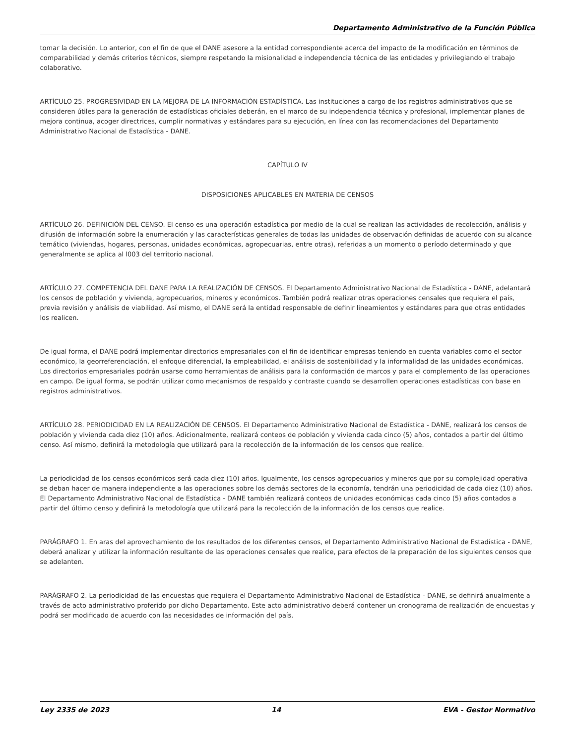Departamento Administrativo de la Función Pública
tomar la decisión. Lo anterior, con el fin de que el DANE asesore a la entidad correspondiente acerca del impacto de la modificación en términos de comparabilidad y demás criterios técnicos, siempre respetando la misionalidad e independencia técnica de las entidades y privilegiando el trabajo colaborativo.
ARTÍCULO 25. PROGRESIVIDAD EN LA MEJORA DE LA INFORMACIÓN ESTADÍSTICA. Las instituciones a cargo de los registros administrativos que se consideren útiles para la generación de estadísticas oficiales deberán, en el marco de su independencia técnica y profesional, implementar planes de mejora continua, acoger directrices, cumplir normativas y estándares para su ejecución, en línea con las recomendaciones del Departamento Administrativo Nacional de Estadística - DANE.
CAPÍTULO IV
DISPOSICIONES APLICABLES EN MATERIA DE CENSOS
ARTÍCULO 26. DEFINICIÓN DEL CENSO. El censo es una operación estadística por medio de la cual se realizan las actividades de recolección, análisis y difusión de información sobre la enumeración y las características generales de todas las unidades de observación definidas de acuerdo con su alcance temático (viviendas, hogares, personas, unidades económicas, agropecuarias, entre otras), referidas a un momento o período determinado y que generalmente se aplica al l003 del territorio nacional.
ARTÍCULO 27. COMPETENCIA DEL DANE PARA LA REALIZACIÓN DE CENSOS. El Departamento Administrativo Nacional de Estadística - DANE, adelantará los censos de población y vivienda, agropecuarios, mineros y económicos. También podrá realizar otras operaciones censales que requiera el país, previa revisión y análisis de viabilidad. Así mismo, el DANE será la entidad responsable de definir lineamientos y estándares para que otras entidades los realicen.
De igual forma, el DANE podrá implementar directorios empresariales con el fin de identificar empresas teniendo en cuenta variables como el sector económico, la georreferenciación, el enfoque diferencial, la empleabilidad, el análisis de sostenibilidad y la informalidad de las unidades económicas. Los directorios empresariales podrán usarse como herramientas de análisis para la conformación de marcos y para el complemento de las operaciones en campo. De igual forma, se podrán utilizar como mecanismos de respaldo y contraste cuando se desarrollen operaciones estadísticas con base en registros administrativos.
ARTÍCULO 28. PERIODICIDAD EN LA REALIZACIÓN DE CENSOS. El Departamento Administrativo Nacional de Estadística - DANE, realizará los censos de población y vivienda cada diez (10) años. Adicionalmente, realizará conteos de población y vivienda cada cinco (5) años, contados a partir del último censo. Así mismo, definirá la metodología que utilizará para la recolección de la información de los censos que realice.
La periodicidad de los censos económicos será cada diez (10) años. Igualmente, los censos agropecuarios y mineros que por su complejidad operativa se deban hacer de manera independiente a las operaciones sobre los demás sectores de la economía, tendrán una periodicidad de cada diez (10) años. El Departamento Administrativo Nacional de Estadística - DANE también realizará conteos de unidades económicas cada cinco (5) años contados a partir del último censo y definirá la metodología que utilizará para la recolección de la información de los censos que realice.
PARÁGRAFO 1. En aras del aprovechamiento de los resultados de los diferentes censos, el Departamento Administrativo Nacional de Estadística - DANE, deberá analizar y utilizar la información resultante de las operaciones censales que realice, para efectos de la preparación de los siguientes censos que se adelanten.
PARÁGRAFO 2. La periodicidad de las encuestas que requiera el Departamento Administrativo Nacional de Estadística - DANE, se definirá anualmente a través de acto administrativo proferido por dicho Departamento. Este acto administrativo deberá contener un cronograma de realización de encuestas y podrá ser modificado de acuerdo con las necesidades de información del país.
Ley 2335 de 2023 14 EVA - Gestor Normativo